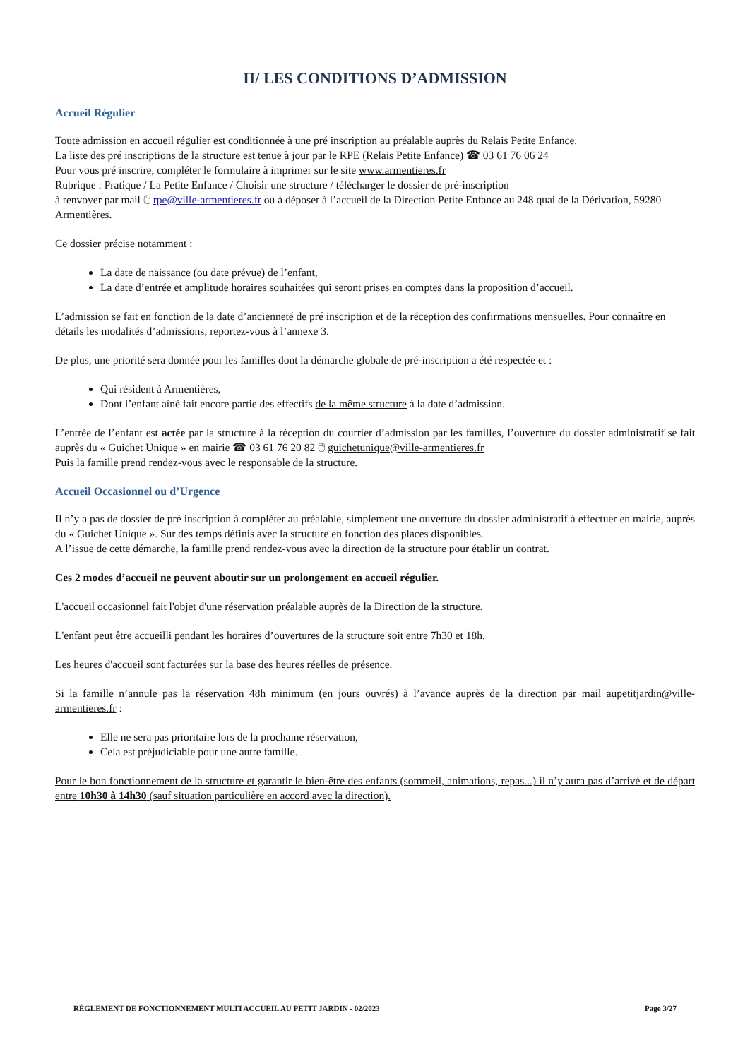II/ LES CONDITIONS D’ADMISSION
Accueil Régulier
Toute admission en accueil régulier est conditionnée à une pré inscription au préalable auprès du Relais Petite Enfance.
La liste des pré inscriptions de la structure est tenue à jour par le RPE (Relais Petite Enfance) ☎ 03 61 76 06 24
Pour vous pré inscrire, compléter le formulaire à imprimer sur le site www.armentieres.fr
Rubrique : Pratique / La Petite Enfance / Choisir une structure / télécharger le dossier de pré-inscription
à renvoyer par mail 🖱 rpe@ville-armentieres.fr ou à déposer à l’accueil de la Direction Petite Enfance au 248 quai de la Dérivation, 59280 Armentières.
Ce dossier précise notamment :
La date de naissance (ou date prévue) de l’enfant,
La date d’entrée et amplitude horaires souhaitées qui seront prises en comptes dans la proposition d’accueil.
L’admission se fait en fonction de la date d’ancienneté de pré inscription et de la réception des confirmations mensuelles. Pour connaître en détails les modalités d’admissions, reportez-vous à l’annexe 3.
De plus, une priorité sera donnée pour les familles dont la démarche globale de pré-inscription a été respectée et :
Qui résident à Armentières,
Dont l’enfant aîné fait encore partie des effectifs de la même structure à la date d’admission.
L’entrée de l’enfant est actée par la structure à la réception du courrier d’admission par les familles, l’ouverture du dossier administratif se fait auprès du « Guichet Unique » en mairie ☎ 03 61 76 20 82 🖱 guichetunique@ville-armentieres.fr
Puis la famille prend rendez-vous avec le responsable de la structure.
Accueil Occasionnel ou d’Urgence
Il n’y a pas de dossier de pré inscription à compléter au préalable, simplement une ouverture du dossier administratif à effectuer en mairie, auprès du « Guichet Unique ». Sur des temps définis avec la structure en fonction des places disponibles.
A l’issue de cette démarche, la famille prend rendez-vous avec la direction de la structure pour établir un contrat.
Ces 2 modes d’accueil ne peuvent aboutir sur un prolongement en accueil régulier.
L'accueil occasionnel fait l'objet d'une réservation préalable auprès de la Direction de la structure.
L'enfant peut être accueilli pendant les horaires d’ouvertures de la structure soit entre 7h30 et 18h.
Les heures d'accueil sont facturées sur la base des heures réelles de présence.
Si la famille n’annule pas la réservation 48h minimum (en jours ouvrés) à l’avance auprès de la direction par mail aupetitjardin@ville-armentieres.fr :
Elle ne sera pas prioritaire lors de la prochaine réservation,
Cela est préjudiciable pour une autre famille.
Pour le bon fonctionnement de la structure et garantir le bien-être des enfants (sommeil, animations, repas...) il n’y aura pas d’arrivé et de départ entre 10h30 à 14h30 (sauf situation particulière en accord avec la direction).
RÈGLEMENT DE FONCTIONNEMENT MULTI ACCUEIL AU PETIT JARDIN - 02/2023 Page 3/27